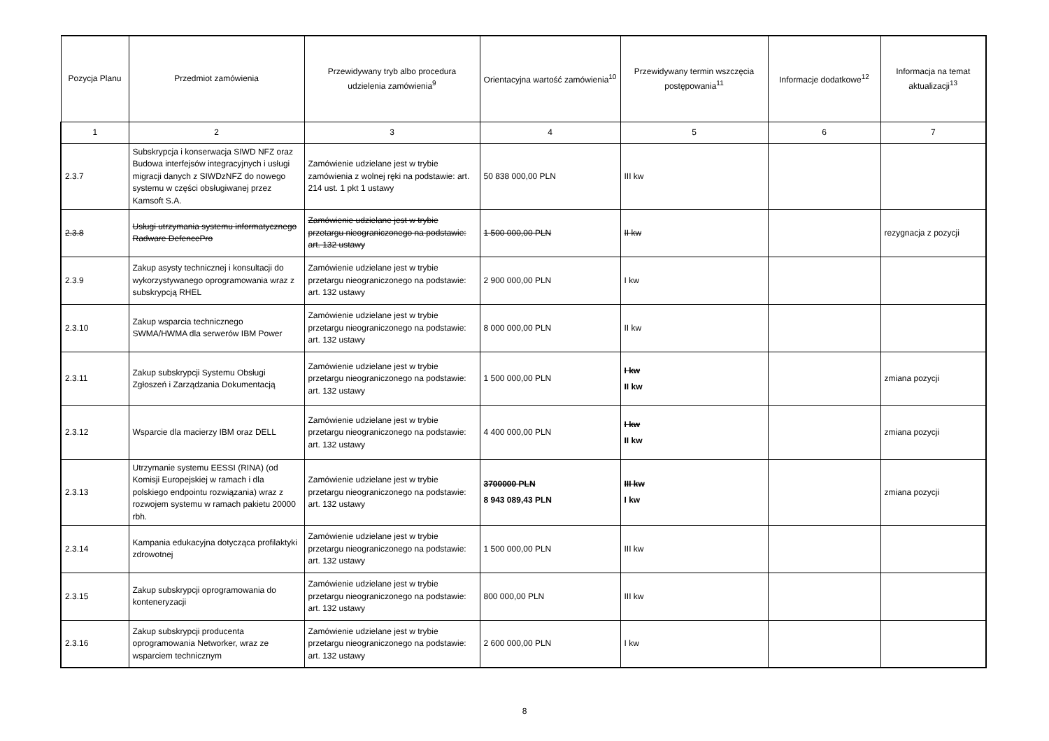| Pozycja Planu | Przedmiot zamówienia | Przewidywany tryb albo procedura udzielenia zamówienia<sup>9</sup> | Orientacyjna wartość zamówienia<sup>10</sup> | Przewidywany termin wszczęcia postępowania<sup>11</sup> | Informacje dodatkowe<sup>12</sup> | Informacja na temat aktualizacji<sup>13</sup> |
| --- | --- | --- | --- | --- | --- | --- |
| 1 | 2 | 3 | 4 | 5 | 6 | 7 |
| 2.3.7 | Subskrypcja i konserwacja SIWD NFZ oraz Budowa interfejsów integracyjnych i usługi migracji danych z SIWDzNFZ do nowego systemu w części obsługiwanej przez Kamsoft S.A. | Zamówienie udzielane jest w trybie zamówienia z wolnej ręki na podstawie: art. 214 ust. 1 pkt 1 ustawy | 50 838 000,00 PLN | III kw | | |
| 2.3.8 | Usługi utrzymania systemu informatycznego Radware DefencePro | Zamówienie udzielane jest w trybie przetargu nieograniczonego na podstawie: art. 132 ustawy | 1 500 000,00 PLN | II kw | | rezygnacja z pozycji |
| 2.3.9 | Zakup asysty technicznej i konsultacji do wykorzystywanego oprogramowania wraz z subskrypcją RHEL | Zamówienie udzielane jest w trybie przetargu nieograniczonego na podstawie: art. 132 ustawy | 2 900 000,00 PLN | I kw | | |
| 2.3.10 | Zakup wsparcia technicznego SWMA/HWMA dla serwerów IBM Power | Zamówienie udzielane jest w trybie przetargu nieograniczonego na podstawie: art. 132 ustawy | 8 000 000,00 PLN | II kw | | |
| 2.3.11 | Zakup subskrypcji Systemu Obsługi Zgłoszeń i Zarządzania Dokumentacją | Zamówienie udzielane jest w trybie przetargu nieograniczonego na podstawie: art. 132 ustawy | 1 500 000,00 PLN | I kw II kw | | zmiana pozycji |
| 2.3.12 | Wsparcie dla macierzy IBM oraz DELL | Zamówienie udzielane jest w trybie przetargu nieograniczonego na podstawie: art. 132 ustawy | 4 400 000,00 PLN | I kw II kw | | zmiana pozycji |
| 2.3.13 | Utrzymanie systemu EESSI (RINA) (od Komisji Europejskiej w ramach i dla polskiego endpointu rozwiązania) wraz z rozwojem systemu w ramach pakietu 20000 rbh. | Zamówienie udzielane jest w trybie przetargu nieograniczonego na podstawie: art. 132 ustawy | 3700000 PLN 8 943 089,43 PLN | III kw I kw | | zmiana pozycji |
| 2.3.14 | Kampania edukacyjna dotycząca profilaktyki zdrowotnej | Zamówienie udzielane jest w trybie przetargu nieograniczonego na podstawie: art. 132 ustawy | 1 500 000,00 PLN | III kw | | |
| 2.3.15 | Zakup subskrypcji oprogramowania do konteneryzacji | Zamówienie udzielane jest w trybie przetargu nieograniczonego na podstawie: art. 132 ustawy | 800 000,00 PLN | III kw | | |
| 2.3.16 | Zakup subskrypcji producenta oprogramowania Networker, wraz ze wsparciem technicznym | Zamówienie udzielane jest w trybie przetargu nieograniczonego na podstawie: art. 132 ustawy | 2 600 000,00 PLN | I kw | | |
8